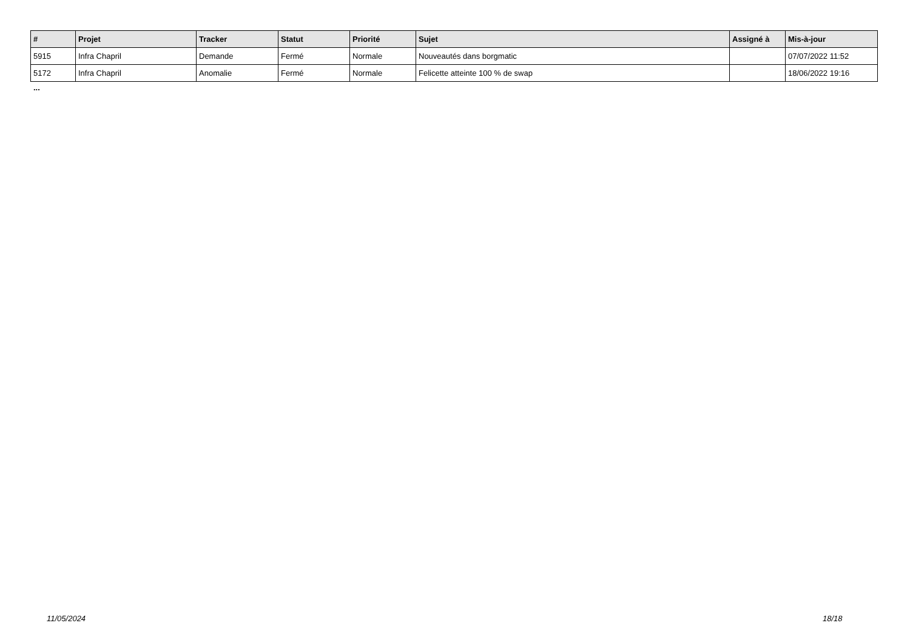| # | Projet | Tracker | Statut | Priorité | Sujet | Assigné à | Mis-à-jour |
| --- | --- | --- | --- | --- | --- | --- | --- |
| 5915 | Infra Chapril | Demande | Fermé | Normale | Nouveautés dans borgmatic | | 07/07/2022 11:52 |
| 5172 | Infra Chapril | Anomalie | Fermé | Normale | Felicette atteinte 100 % de swap | | 18/06/2022 19:16 |
...
11/05/2024 18/18